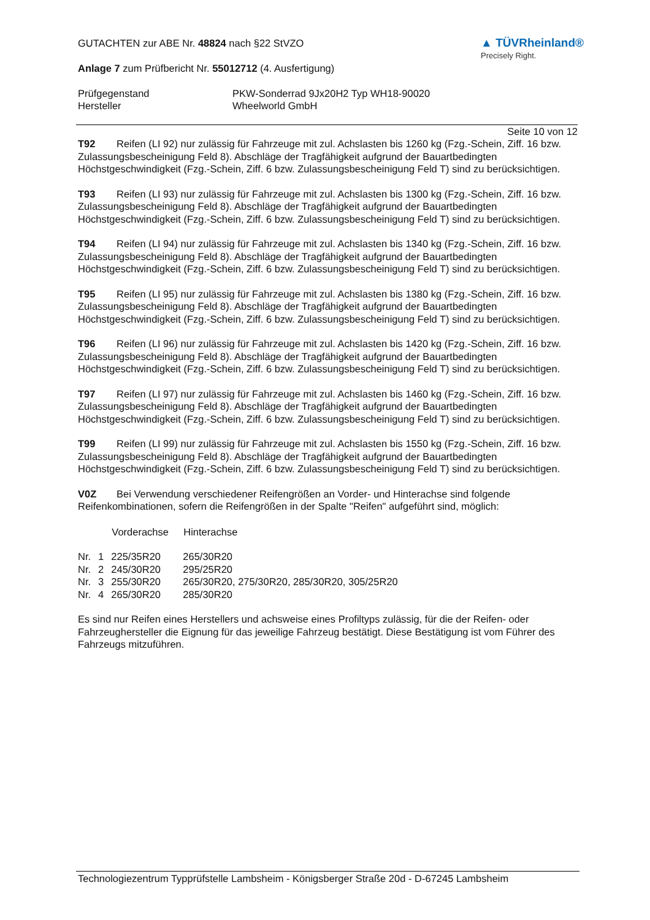GUTACHTEN zur ABE Nr. 48824 nach §22 StVZO
Anlage 7 zum Prüfbericht Nr. 55012712 (4. Ausfertigung)
▲ TÜVRheinland®
Precisely Right.
| Prüfgegenstand | PKW-Sonderrad 9Jx20H2 Typ WH18-90020 |
| Hersteller | Wheelworld GmbH |
Seite 10 von 12
T92 Reifen (LI 92) nur zulässig für Fahrzeuge mit zul. Achslasten bis 1260 kg (Fzg.-Schein, Ziff. 16 bzw. Zulassungsbescheinigung Feld 8). Abschläge der Tragfähigkeit aufgrund der Bauartbedingten Höchstgeschwindigkeit (Fzg.-Schein, Ziff. 6 bzw. Zulassungsbescheinigung Feld T) sind zu berücksichtigen.
T93 Reifen (LI 93) nur zulässig für Fahrzeuge mit zul. Achslasten bis 1300 kg (Fzg.-Schein, Ziff. 16 bzw. Zulassungsbescheinigung Feld 8). Abschläge der Tragfähigkeit aufgrund der Bauartbedingten Höchstgeschwindigkeit (Fzg.-Schein, Ziff. 6 bzw. Zulassungsbescheinigung Feld T) sind zu berücksichtigen.
T94 Reifen (LI 94) nur zulässig für Fahrzeuge mit zul. Achslasten bis 1340 kg (Fzg.-Schein, Ziff. 16 bzw. Zulassungsbescheinigung Feld 8). Abschläge der Tragfähigkeit aufgrund der Bauartbedingten Höchstgeschwindigkeit (Fzg.-Schein, Ziff. 6 bzw. Zulassungsbescheinigung Feld T) sind zu berücksichtigen.
T95 Reifen (LI 95) nur zulässig für Fahrzeuge mit zul. Achslasten bis 1380 kg (Fzg.-Schein, Ziff. 16 bzw. Zulassungsbescheinigung Feld 8). Abschläge der Tragfähigkeit aufgrund der Bauartbedingten Höchstgeschwindigkeit (Fzg.-Schein, Ziff. 6 bzw. Zulassungsbescheinigung Feld T) sind zu berücksichtigen.
T96 Reifen (LI 96) nur zulässig für Fahrzeuge mit zul. Achslasten bis 1420 kg (Fzg.-Schein, Ziff. 16 bzw. Zulassungsbescheinigung Feld 8). Abschläge der Tragfähigkeit aufgrund der Bauartbedingten Höchstgeschwindigkeit (Fzg.-Schein, Ziff. 6 bzw. Zulassungsbescheinigung Feld T) sind zu berücksichtigen.
T97 Reifen (LI 97) nur zulässig für Fahrzeuge mit zul. Achslasten bis 1460 kg (Fzg.-Schein, Ziff. 16 bzw. Zulassungsbescheinigung Feld 8). Abschläge der Tragfähigkeit aufgrund der Bauartbedingten Höchstgeschwindigkeit (Fzg.-Schein, Ziff. 6 bzw. Zulassungsbescheinigung Feld T) sind zu berücksichtigen.
T99 Reifen (LI 99) nur zulässig für Fahrzeuge mit zul. Achslasten bis 1550 kg (Fzg.-Schein, Ziff. 16 bzw. Zulassungsbescheinigung Feld 8). Abschläge der Tragfähigkeit aufgrund der Bauartbedingten Höchstgeschwindigkeit (Fzg.-Schein, Ziff. 6 bzw. Zulassungsbescheinigung Feld T) sind zu berücksichtigen.
V0Z Bei Verwendung verschiedener Reifengrößen an Vorder- und Hinterachse sind folgende Reifenkombinationen, sofern die Reifengrößen in der Spalte "Reifen" aufgeführt sind, möglich:
| | | Vorderachse | Hinterachse |
| Nr. | 1 | 225/35R20 | 265/30R20 |
| Nr. | 2 | 245/30R20 | 295/25R20 |
| Nr. | 3 | 255/30R20 | 265/30R20, 275/30R20, 285/30R20, 305/25R20 |
| Nr. | 4 | 265/30R20 | 285/30R20 |
Es sind nur Reifen eines Herstellers und achsweise eines Profiltyps zulässig, für die der Reifen- oder Fahrzeughersteller die Eignung für das jeweilige Fahrzeug bestätigt. Diese Bestätigung ist vom Führer des Fahrzeugs mitzuführen.
Technologiezentrum Typprüfstelle Lambsheim - Königsberger Straße 20d - D-67245 Lambsheim